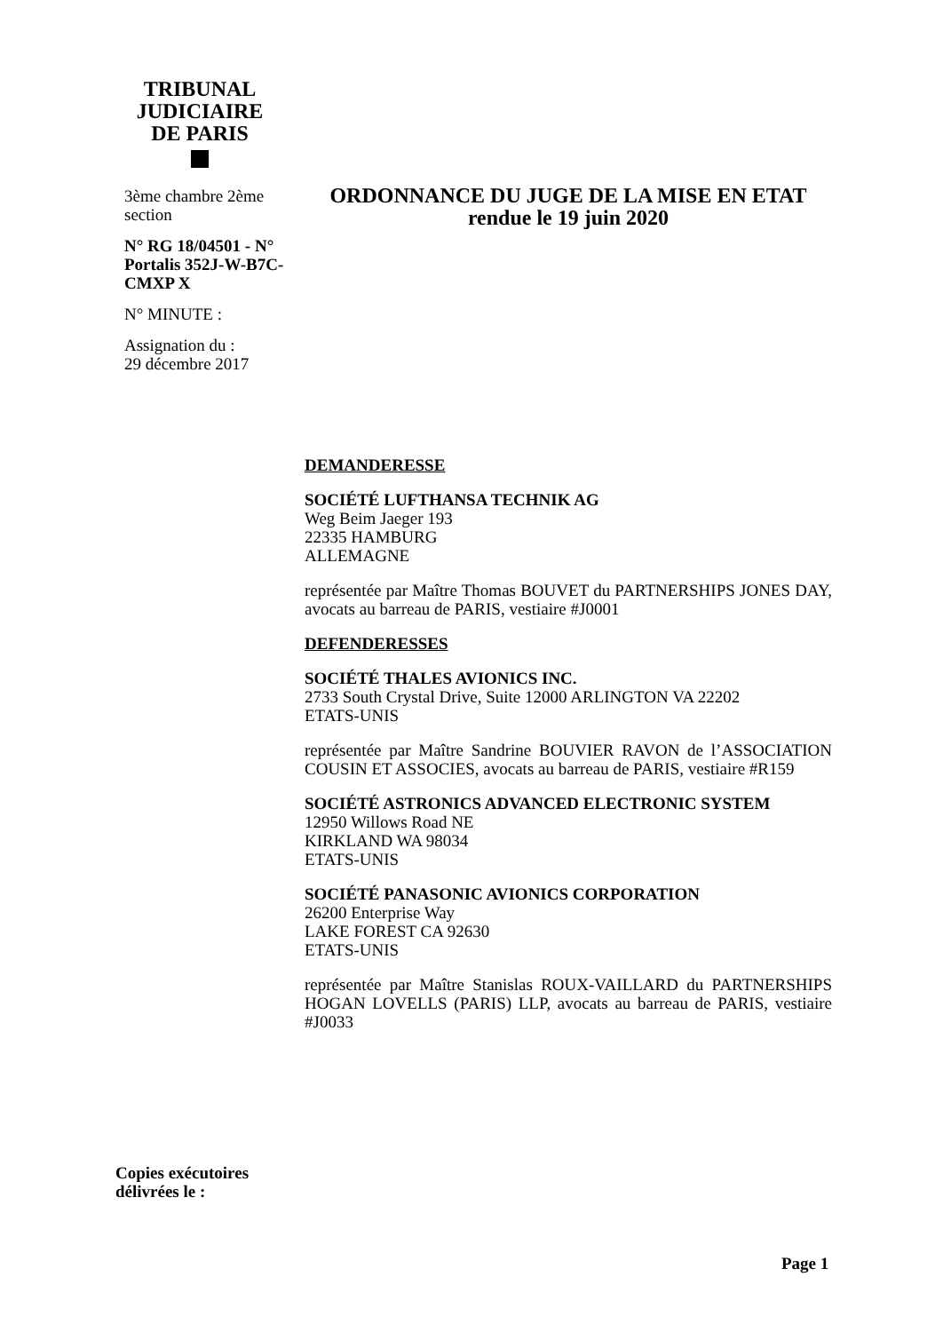TRIBUNAL
JUDICIAIRE
DE PARIS
3ème chambre 2ème section
N° RG 18/04501 - N° Portalis 352J-W-B7C-CMXP X
N° MINUTE :
Assignation du :
29 décembre 2017
ORDONNANCE DU JUGE DE LA MISE EN ETAT
rendue le 19 juin 2020
DEMANDERESSE
SOCIÉTÉ LUFTHANSA TECHNIK AG
Weg Beim Jaeger 193
22335 HAMBURG
ALLEMAGNE
représentée par Maître Thomas BOUVET du PARTNERSHIPS JONES DAY, avocats au barreau de PARIS, vestiaire #J0001
DEFENDERESSES
SOCIÉTÉ THALES AVIONICS INC.
2733 South Crystal Drive, Suite 12000 ARLINGTON VA 22202
ETATS-UNIS
représentée par Maître Sandrine BOUVIER RAVON de l’ASSOCIATION COUSIN ET ASSOCIES, avocats au barreau de PARIS, vestiaire #R159
SOCIÉTÉ ASTRONICS ADVANCED ELECTRONIC SYSTEM
12950 Willows Road NE
KIRKLAND WA 98034
ETATS-UNIS
SOCIÉTÉ PANASONIC AVIONICS CORPORATION
26200 Enterprise Way
LAKE FOREST CA 92630
ETATS-UNIS
représentée par Maître Stanislas ROUX-VAILLARD du PARTNERSHIPS HOGAN LOVELLS (PARIS) LLP, avocats au barreau de PARIS, vestiaire #J0033
Copies exécutoires
délivrées le :
Page 1